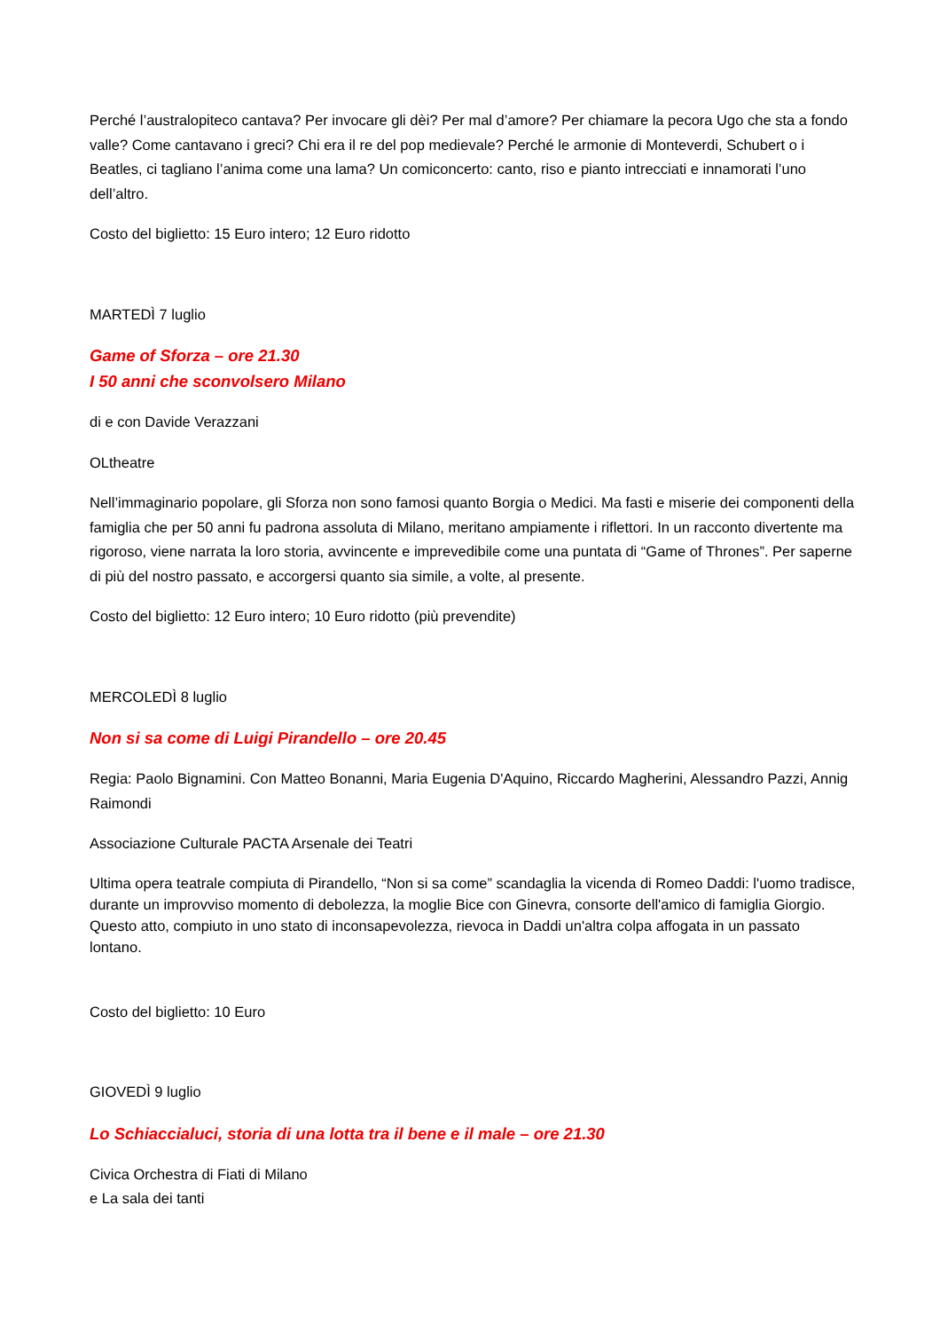Perché l’australopiteco cantava? Per invocare gli dèi? Per mal d’amore? Per chiamare la pecora Ugo che sta a fondo valle? Come cantavano i greci? Chi era il re del pop medievale? Perché le armonie di Monteverdi, Schubert o i Beatles, ci tagliano l’anima come una lama? Un comiconcerto: canto, riso e pianto intrecciati e innamorati l’uno dell’altro.
Costo del biglietto: 15 Euro intero; 12 Euro ridotto
MARTEDÌ 7 luglio
Game of Sforza – ore 21.30
I 50 anni che sconvolsero Milano
di e con Davide Verazzani
OLtheatre
Nell’immaginario popolare, gli Sforza non sono famosi quanto Borgia o Medici. Ma fasti e miserie dei componenti della famiglia che per 50 anni fu padrona assoluta di Milano, meritano ampiamente i riflettori. In un racconto divertente ma rigoroso, viene narrata la loro storia, avvincente e imprevedibile come una puntata di “Game of Thrones”. Per saperne di più del nostro passato, e accorgersi quanto sia simile, a volte, al presente.
Costo del biglietto: 12 Euro intero; 10 Euro ridotto (più prevendite)
MERCOLEDÌ 8 luglio
Non si sa come di Luigi Pirandello – ore 20.45
Regia: Paolo Bignamini. Con Matteo Bonanni, Maria Eugenia D'Aquino, Riccardo Magherini, Alessandro Pazzi, Annig Raimondi
Associazione Culturale PACTA Arsenale dei Teatri
Ultima opera teatrale compiuta di Pirandello, “Non si sa come” scandaglia la vicenda di Romeo Daddi: l'uomo tradisce, durante un improvviso momento di debolezza, la moglie Bice con Ginevra, consorte dell'amico di famiglia Giorgio. Questo atto, compiuto in uno stato di inconsapevolezza, rievoca in Daddi un'altra colpa affogata in un passato lontano.
Costo del biglietto: 10 Euro
GIOVEDÌ 9 luglio
Lo Schiaccialuci, storia di una lotta tra il bene e il male – ore 21.30
Civica Orchestra di Fiati di Milano
e La sala dei tanti